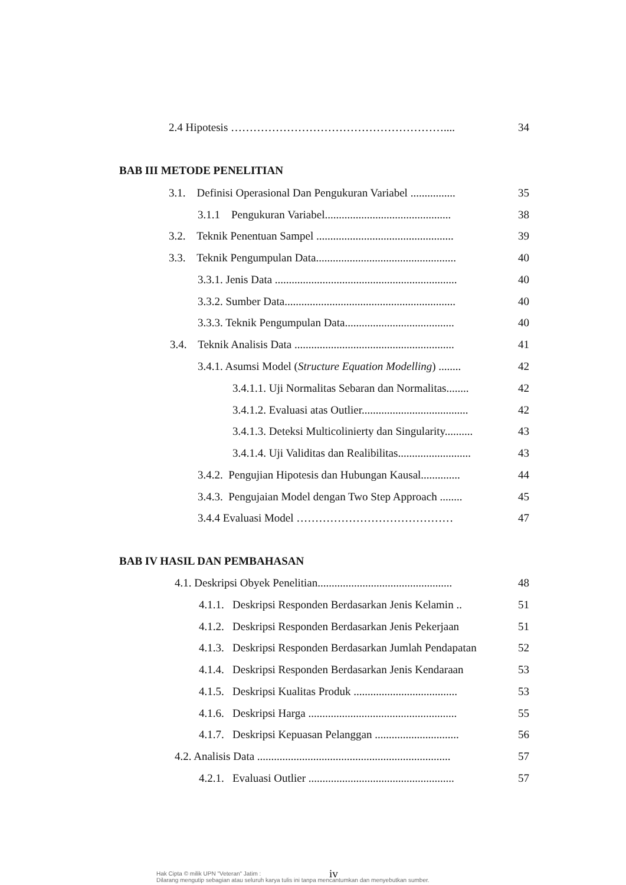2.4 Hipotesis ………………………………………………….... 34
BAB III METODE PENELITIAN
3.1. Definisi Operasional Dan Pengukuran Variabel ................ 35
3.1.1 Pengukuran Variabel............................................. 38
3.2. Teknik Penentuan Sampel ................................................. 39
3.3. Teknik Pengumpulan Data.................................................. 40
3.3.1. Jenis Data ................................................................. 40
3.3.2. Sumber Data............................................................. 40
3.3.3. Teknik Pengumpulan Data....................................... 40
3.4. Teknik Analisis Data ......................................................... 41
3.4.1. Asumsi Model (Structure Equation Modelling) ........ 42
3.4.1.1. Uji Normalitas Sebaran dan Normalitas........ 42
3.4.1.2. Evaluasi atas Outlier...................................... 42
3.4.1.3. Deteksi Multicolinierty dan Singularity.......... 43
3.4.1.4. Uji Validitas dan Realibilitas.......................... 43
3.4.2. Pengujian Hipotesis dan Hubungan Kausal.............. 44
3.4.3. Pengujaian Model dengan Two Step Approach ........ 45
3.4.4 Evaluasi Model …………………………………… 47
BAB IV HASIL DAN PEMBAHASAN
4.1. Deskripsi Obyek Penelitian................................................ 48
4.1.1. Deskripsi Responden Berdasarkan Jenis Kelamin .. 51
4.1.2. Deskripsi Responden Berdasarkan Jenis Pekerjaan 51
4.1.3. Deskripsi Responden Berdasarkan Jumlah Pendapatan 52
4.1.4. Deskripsi Responden Berdasarkan Jenis Kendaraan 53
4.1.5. Deskripsi Kualitas Produk ..................................... 53
4.1.6. Deskripsi Harga ..................................................... 55
4.1.7. Deskripsi Kepuasan Pelanggan .............................. 56
4.2. Analisis Data ..................................................................... 57
4.2.1. Evaluasi Outlier .................................................... 57
iv
Hak Cipta © milik UPN "Veteran" Jatim :
Dilarang mengutip sebagian atau seluruh karya tulis ini tanpa mencantumkan dan menyebutkan sumber.